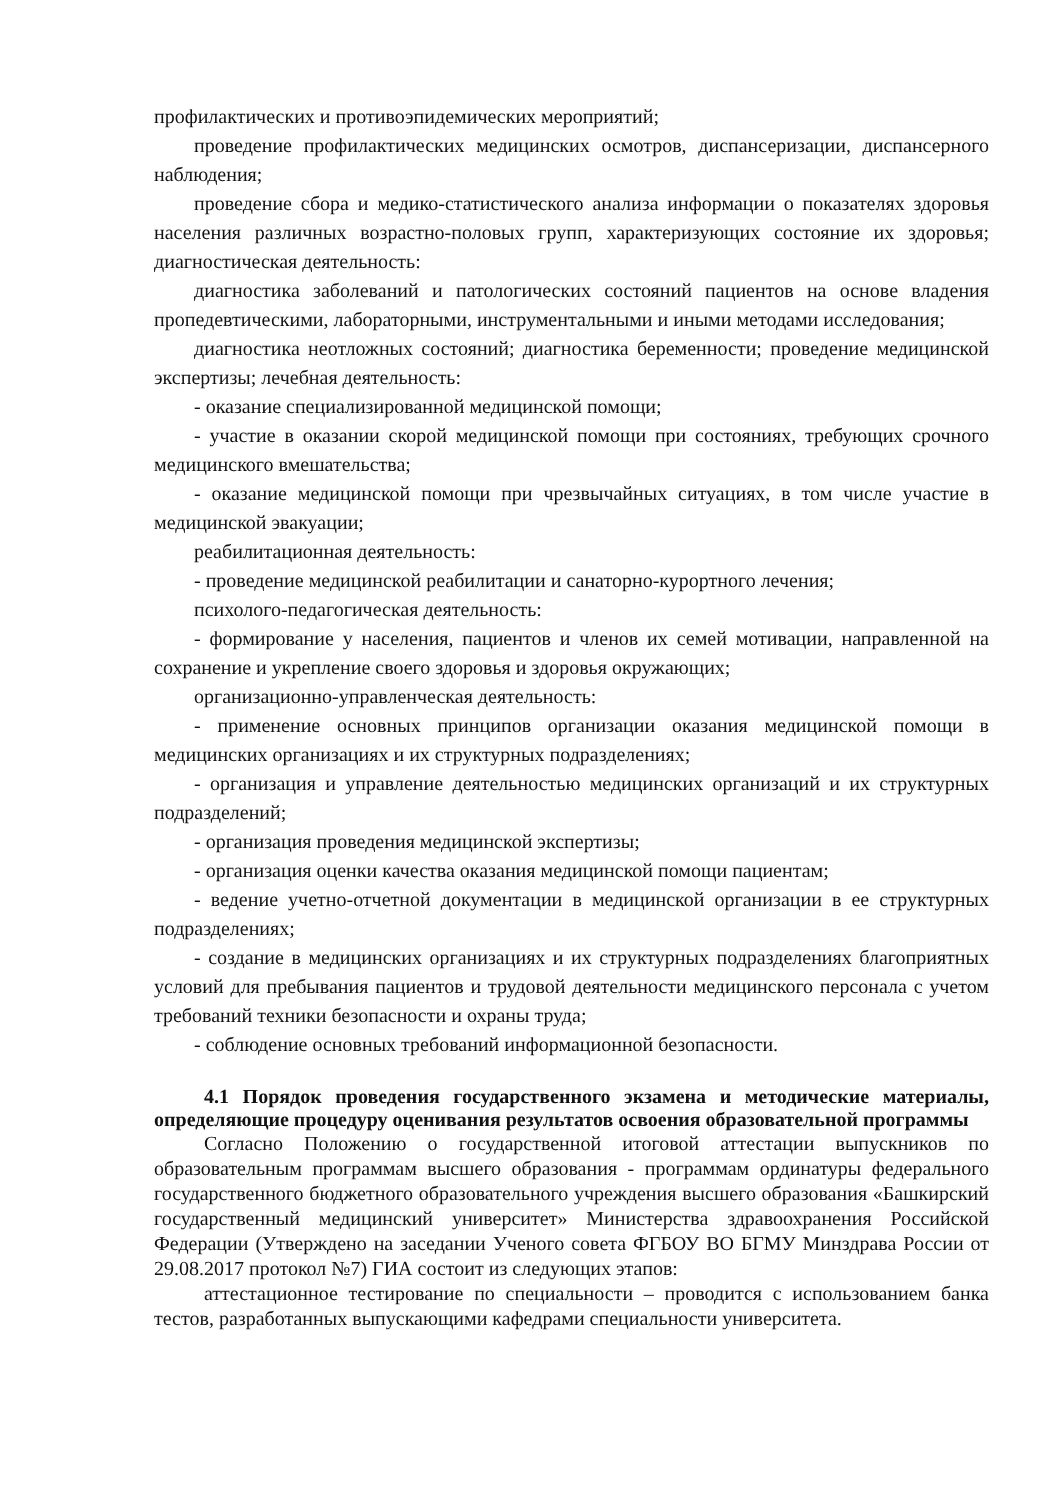профилактических и противоэпидемических мероприятий;
проведение профилактических медицинских осмотров, диспансеризации, диспансерного наблюдения;
проведение сбора и медико-статистического анализа информации о показателях здоровья населения различных возрастно-половых групп, характеризующих состояние их здоровья; диагностическая деятельность:
диагностика заболеваний и патологических состояний пациентов на основе владения пропедевтическими, лабораторными, инструментальными и иными методами исследования;
диагностика неотложных состояний; диагностика беременности; проведение медицинской экспертизы; лечебная деятельность:
- оказание специализированной медицинской помощи;
- участие в оказании скорой медицинской помощи при состояниях, требующих срочного медицинского вмешательства;
- оказание медицинской помощи при чрезвычайных ситуациях, в том числе участие в медицинской эвакуации;
реабилитационная деятельность:
- проведение медицинской реабилитации и санаторно-курортного лечения;
психолого-педагогическая деятельность:
- формирование у населения, пациентов и членов их семей мотивации, направленной на сохранение и укрепление своего здоровья и здоровья окружающих;
организационно-управленческая деятельность:
- применение основных принципов организации оказания медицинской помощи в медицинских организациях и их структурных подразделениях;
- организация и управление деятельностью медицинских организаций и их структурных подразделений;
- организация проведения медицинской экспертизы;
- организация оценки качества оказания медицинской помощи пациентам;
- ведение учетно-отчетной документации в медицинской организации в ее структурных подразделениях;
- создание в медицинских организациях и их структурных подразделениях благоприятных условий для пребывания пациентов и трудовой деятельности медицинского персонала с учетом требований техники безопасности и охраны труда;
- соблюдение основных требований информационной безопасности.
4.1 Порядок проведения государственного экзамена и методические материалы, определяющие процедуру оценивания результатов освоения образовательной программы
Согласно Положению о государственной итоговой аттестации выпускников по образовательным программам высшего образования - программам ординатуры федерального государственного бюджетного образовательного учреждения высшего образования «Башкирский государственный медицинский университет» Министерства здравоохранения Российской Федерации (Утверждено на заседании Ученого совета ФГБОУ ВО БГМУ Минздрава России от 29.08.2017 протокол №7) ГИА состоит из следующих этапов:
аттестационное тестирование по специальности – проводится с использованием банка тестов, разработанных выпускающими кафедрами специальности университета.